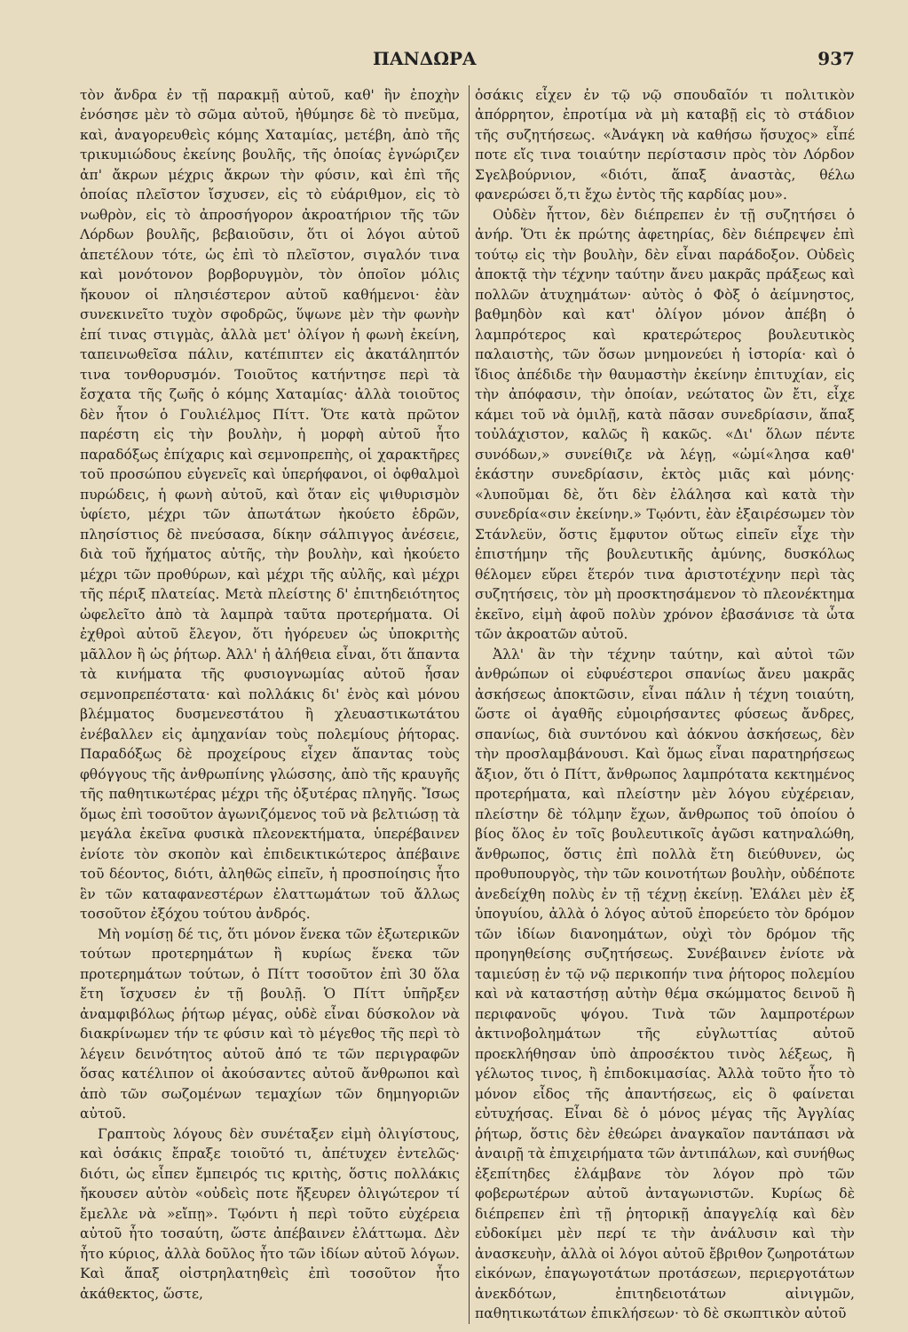ΠΑΝΔΩΡΑ 937
τὸν ἄνδρα ἐν τῇ παρακμῇ αὐτοῦ, καθ' ἣν ἐποχὴν ἐνόσησε μὲν τὸ σῶμα αὐτοῦ, ἠθύμησε δὲ τὸ πνεῦμα, καὶ, ἀναγορευθεὶς κόμης Χαταμίας, μετέβη, ἀπὸ τῆς τρικυμιώδους ἐκείνης βουλῆς, τῆς ὁποίας ἐγνώριζεν ἀπ' ἄκρων μέχρις ἄκρων τὴν φύσιν, καὶ ἐπὶ τῆς ὁποίας πλεῖστον ἴσχυσεν, εἰς τὸ εὐάριθμον, εἰς τὸ νωθρὸν, εἰς τὸ ἀπροσήγορον ἀκροατήριον τῆς τῶν Λόρδων βουλῆς, βεβαιοῦσιν, ὅτι οἱ λόγοι αὐτοῦ ἀπετέλουν τότε, ὡς ἐπὶ τὸ πλεῖστον, σιγαλόν τινα καὶ μονότονον βορβορυγμὸν, τὸν ὁποῖον μόλις ἤκουον οἱ πλησιέστερον αὐτοῦ καθήμενοι· ἐὰν συνεκινεῖτο τυχὸν σφοδρῶς, ὕψωνε μὲν τὴν φωνὴν ἐπί τινας στιγμὰς, ἀλλὰ μετ' ὀλίγον ἡ φωνὴ ἐκείνη, ταπεινωθεῖσα πάλιν, κατέπιπτεν εἰς ἀκατάληπτόν τινα τονθορυσμόν. Τοιοῦτος κατήντησε περὶ τὰ ἔσχατα τῆς ζωῆς ὁ κόμης Χαταμίας· ἀλλὰ τοιοῦτος δὲν ἦτον ὁ Γουλιέλμος Πίττ. Ὅτε κατὰ πρῶτον παρέστη εἰς τὴν βουλὴν, ἡ μορφὴ αὐτοῦ ἦτο παραδόξως ἐπίχαρις καὶ σεμνοπρεπὴς, οἱ χαρακτῆρες τοῦ προσώπου εὐγενεῖς καὶ ὑπερήφανοι, οἱ ὀφθαλμοὶ πυρώδεις, ἡ φωνὴ αὐτοῦ, καὶ ὅταν εἰς ψιθυρισμὸν ὑφίετο, μέχρι τῶν ἀπωτάτων ἠκούετο ἑδρῶν, πλησίστιος δὲ πνεύσασα, δίκην σάλπιγγος ἀνέσειε, διὰ τοῦ ἤχήματος αὐτῆς, τὴν βουλὴν, καὶ ἠκούετο μέχρι τῶν προθύρων, καὶ μέχρι τῆς αὐλῆς, καὶ μέχρι τῆς πέριξ πλατείας. Μετὰ πλείστης δ' ἐπιτηδειότητος ὠφελεῖτο ἀπὸ τὰ λαμπρὰ ταῦτα προτερήματα. Οἱ ἐχθροὶ αὐτοῦ ἔλεγον, ὅτι ἠγόρευεν ὡς ὑποκριτὴς μᾶλλον ἢ ὡς ῥήτωρ. Ἀλλ' ἡ ἀλήθεια εἶναι, ὅτι ἅπαντα τὰ κινήματα τῆς φυσιογνωμίας αὐτοῦ ἦσαν σεμνοπρεπέστατα· καὶ πολλάκις δι' ἑνὸς καὶ μόνου βλέμματος δυσμενεστάτου ἢ χλευαστικωτάτου ἐνέβαλλεν εἰς ἀμηχανίαν τοὺς πολεμίους ῥήτορας. Παραδόξως δὲ προχείρους εἶχεν ἅπαντας τοὺς φθόγγους τῆς ἀνθρωπίνης γλώσσης, ἀπὸ τῆς κραυγῆς τῆς παθητικωτέρας μέχρι τῆς ὀξυτέρας πληγῆς. Ἴσως ὅμως ἐπὶ τοσοῦτον ἀγωνιζόμενος τοῦ νὰ βελτιώσῃ τὰ μεγάλα ἐκεῖνα φυσικὰ πλεονεκτήματα, ὑπερέβαινεν ἐνίοτε τὸν σκοπὸν καὶ ἐπιδεικτικώτερος ἀπέβαινε τοῦ δέοντος, διότι, ἀληθῶς εἰπεῖν, ἡ προσποίησις ἦτο ἓν τῶν καταφανεστέρων ἐλαττωμάτων τοῦ ἄλλως τοσοῦτον ἐξόχου τούτου ἀνδρός.
Μὴ νομίσῃ δέ τις, ὅτι μόνον ἕνεκα τῶν ἐξωτερικῶν τούτων προτερημάτων ἢ κυρίως ἕνεκα τῶν προτερημάτων τούτων, ὁ Πίττ τοσοῦτον ἐπὶ 30 ὅλα ἔτη ἴσχυσεν ἐν τῇ βουλῇ. Ὁ Πίττ ὑπῆρξεν ἀναμφιβόλως ῥήτωρ μέγας, οὐδὲ εἶναι δύσκολον νὰ διακρίνωμεν τήν τε φύσιν καὶ τὸ μέγεθος τῆς περὶ τὸ λέγειν δεινότητος αὐτοῦ ἀπό τε τῶν περιγραφῶν ὅσας κατέλιπον οἱ ἀκούσαντες αὐτοῦ ἄνθρωποι καὶ ἀπὸ τῶν σωζομένων τεμαχίων τῶν δημηγοριῶν αὐτοῦ.
Γραπτοὺς λόγους δὲν συνέταξεν εἰμὴ ὀλιγίστους, καὶ ὁσάκις ἔπραξε τοιοῦτό τι, ἀπέτυχεν ἐντελῶς· διότι, ὡς εἶπεν ἔμπειρός τις κριτὴς, ὅστις πολλάκις ἤκουσεν αὐτὸν «οὐδεὶς ποτε ἤξευρεν ὀλιγώτερον τί ἔμελλε νὰ »εἴπῃ». Τῳόντι ἡ περὶ τοῦτο εὐχέρεια αὐτοῦ ἦτο τοσαύτη, ὥστε ἀπέβαινεν ἐλάττωμα. Δὲν ἦτο κύριος, ἀλλὰ δοῦλος ἦτο τῶν ἰδίων αὐτοῦ λόγων. Καὶ ἅπαξ οἰστρηλατηθεὶς ἐπὶ τοσοῦτον ἦτο ἀκάθεκτος, ὥστε,
ὁσάκις εἶχεν ἐν τῷ νῷ σπουδαῖόν τι πολιτικὸν ἀπόρρητον, ἐπροτίμα νὰ μὴ καταβῇ εἰς τὸ στάδιον τῆς συζητήσεως. «Ἀνάγκη νὰ καθήσω ἥσυχος» εἶπέ ποτε εἴς τινα τοιαύτην περίστασιν πρὸς τὸν Λόρδον Σγελβούρνιον, «διότι, ἅπαξ ἀναστὰς, θέλω φανερώσει ὅ,τι ἔχω ἐντὸς τῆς καρδίας μου».
Οὐδὲν ἧττον, δὲν διέπρεπεν ἐν τῇ συζητήσει ὁ ἀνήρ. Ὅτι ἐκ πρώτης ἀφετηρίας, δὲν διέπρεψεν ἐπὶ τούτῳ εἰς τὴν βουλὴν, δὲν εἶναι παράδοξον. Οὐδεὶς ἀποκτᾷ τὴν τέχνην ταύτην ἄνευ μακρᾶς πράξεως καὶ πολλῶν ἀτυχημάτων· αὐτὸς ὁ Φὸξ ὁ ἀείμνηστος, βαθμηδὸν καὶ κατ' ὀλίγον μόνον ἀπέβη ὁ λαμπρότερος καὶ κρατερώτερος βουλευτικὸς παλαιστὴς, τῶν ὅσων μνημονεύει ἡ ἱστορία· καὶ ὁ ἴδιος ἀπέδιδε τὴν θαυμαστὴν ἐκείνην ἐπιτυχίαν, εἰς τὴν ἀπόφασιν, τὴν ὁποίαν, νεώτατος ὢν ἔτι, εἶχε κάμει τοῦ νὰ ὁμιλῇ, κατὰ πᾶσαν συνεδρίασιν, ἅπαξ τοὐλάχιστον, καλῶς ἢ κακῶς. «Δι' ὅλων πέντε συνόδων,» συνείθιζε νὰ λέγῃ, «ὡμί«λησα καθ' ἑκάστην συνεδρίασιν, ἐκτὸς μιᾶς καὶ μόνης· «λυποῦμαι δὲ, ὅτι δὲν ἐλάλησα καὶ κατὰ τὴν συνεδρία«σιν ἐκείνην.» Τῳόντι, ἐὰν ἐξαιρέσωμεν τὸν Στάνλεϋν, ὅστις ἔμφυτον οὕτως εἰπεῖν εἶχε τὴν ἐπιστήμην τῆς βουλευτικῆς ἀμύνης, δυσκόλως θέλομεν εὕρει ἕτερόν τινα ἀριστοτέχνην περὶ τὰς συζητήσεις, τὸν μὴ προσκτησάμενον τὸ πλεονέκτημα ἐκεῖνο, εἰμὴ ἀφοῦ πολὺν χρόνον ἐβασάνισε τὰ ὦτα τῶν ἀκροατῶν αὐτοῦ.
Ἀλλ' ἂν τὴν τέχνην ταύτην, καὶ αὐτοὶ τῶν ἀνθρώπων οἱ εὐφυέστεροι σπανίως ἄνευ μακρᾶς ἀσκήσεως ἀποκτῶσιν, εἶναι πάλιν ἡ τέχνη τοιαύτη, ὥστε οἱ ἀγαθῆς εὐμοιρήσαντες φύσεως ἄνδρες, σπανίως, διὰ συντόνου καὶ ἀόκνου ἀσκήσεως, δὲν τὴν προσλαμβάνουσι. Καὶ ὅμως εἶναι παρατηρήσεως ἄξιον, ὅτι ὁ Πίττ, ἄνθρωπος λαμπρότατα κεκτημένος προτερήματα, καὶ πλείστην μὲν λόγου εὐχέρειαν, πλείστην δὲ τόλμην ἔχων, ἄνθρωπος τοῦ ὁποίου ὁ βίος ὅλος ἐν τοῖς βουλευτικοῖς ἀγῶσι κατηναλώθη, ἄνθρωπος, ὅστις ἐπὶ πολλὰ ἔτη διεύθυνεν, ὡς προθυπουργὸς, τὴν τῶν κοινοτήτων βουλὴν, οὐδέποτε ἀνεδείχθη πολὺς ἐν τῇ τέχνῃ ἐκείνῃ. Ἐλάλει μὲν ἐξ ὑπογυίου, ἀλλὰ ὁ λόγος αὐτοῦ ἐπορεύετο τὸν δρόμον τῶν ἰδίων διανοημάτων, οὐχὶ τὸν δρόμον τῆς προηγηθείσης συζητήσεως. Συνέβαινεν ἐνίοτε νὰ ταμιεύσῃ ἐν τῷ νῷ περικοπήν τινα ῥήτορος πολεμίου καὶ νὰ καταστήσῃ αὐτὴν θέμα σκώμματος δεινοῦ ἢ περιφανοῦς ψόγου. Τινὰ τῶν λαμπροτέρων ἀκτινοβολημάτων τῆς εὐγλωττίας αὐτοῦ προεκλήθησαν ὑπὸ ἀπροσέκτου τινὸς λέξεως, ἢ γέλωτος τινος, ἢ ἐπιδοκιμασίας. Ἀλλὰ τοῦτο ἦτο τὸ μόνον εἶδος τῆς ἀπαντήσεως, εἰς ὃ φαίνεται εὐτυχήσας. Εἶναι δὲ ὁ μόνος μέγας τῆς Ἀγγλίας ῥήτωρ, ὅστις δὲν ἐθεώρει ἀναγκαῖον παντάπασι νὰ ἀναιρῇ τὰ ἐπιχειρήματα τῶν ἀντιπάλων, καὶ συνήθως ἐξεπίτηδες ἐλάμβανε τὸν λόγον πρὸ τῶν φοβερωτέρων αὐτοῦ ἀνταγωνιστῶν. Κυρίως δὲ διέπρεπεν ἐπὶ τῇ ῥητορικῇ ἀπαγγελίᾳ καὶ δὲν εὐδοκίμει μὲν περί τε τὴν ἀνάλυσιν καὶ τὴν ἀνασκευὴν, ἀλλὰ οἱ λόγοι αὐτοῦ ἔβριθον ζωηροτάτων εἰκόνων, ἐπαγωγοτάτων προτάσεων, περιεργοτάτων ἀνεκδότων, ἐπιτηδειοτάτων αἰνιγμῶν, παθητικωτάτων ἐπικλήσεων· τὸ δὲ σκωπτικὸν αὐτοῦ